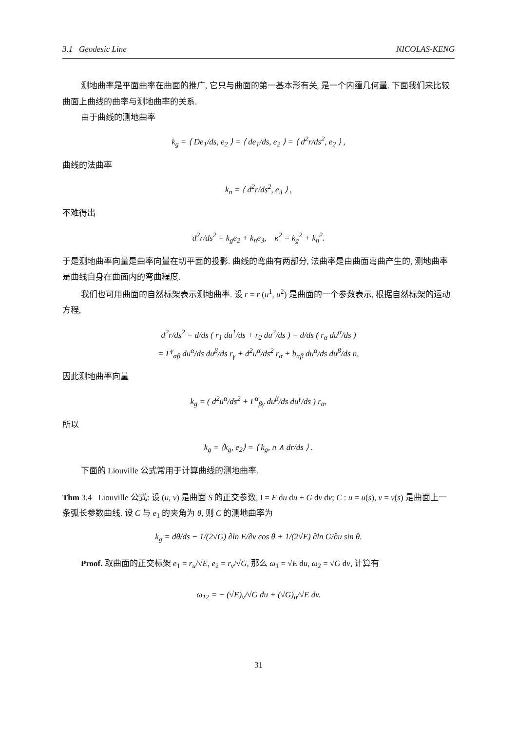3.1 Geodesic Line NICOLAS-KENG
测地曲率是平面曲率在曲面的推广, 它只与曲面的第一基本形有关, 是一个内蕴几何量. 下面我们来比较曲面上曲线的曲率与测地曲率的关系.
由于曲线的测地曲率
k<sub>g</sub> = ⟨ De<sub>1</sub>/ds, e<sub>2</sub> ⟩ = ⟨ de<sub>1</sub>/ds, e<sub>2</sub> ⟩ = ⟨ d<sup>2</sup>r/ds<sup>2</sup>, e<sub>2</sub> ⟩ ,
曲线的法曲率
k<sub>n</sub> = ⟨ d<sup>2</sup>r/ds<sup>2</sup>, e<sub>3</sub> ⟩ ,
不难得出
d<sup>2</sup>r/ds<sup>2</sup> = k<sub>g</sub>e<sub>2</sub> + k<sub>n</sub>e<sub>3</sub>, κ<sup>2</sup> = k<sub>g</sub><sup>2</sup> + k<sub>n</sub><sup>2</sup>.
于是测地曲率向量是曲率向量在切平面的投影. 曲线的弯曲有两部分, 法曲率是由曲面弯曲产生的, 测地曲率是曲线自身在曲面内的弯曲程度.
我们也可用曲面的自然标架表示测地曲率. 设 r = r (u<sup>1</sup>, u<sup>2</sup>) 是曲面的一个参数表示, 根据自然标架的运动方程,
d<sup>2</sup>r/ds<sup>2</sup> = d/ds ( r<sub>1</sub> du<sup>1</sup>/ds + r<sub>2</sub> du<sup>2</sup>/ds ) = d/ds ( r<sub>α</sub> du<sup>α</sup>/ds )
= Γ<sup>γ</sup><sub>αβ</sub> du<sup>α</sup>/ds du<sup>β</sup>/ds r<sub>γ</sub> + d<sup>2</sup>u<sup>α</sup>/ds<sup>2</sup> r<sub>α</sub> + b<sub>αβ</sub> du<sup>α</sup>/ds du<sup>β</sup>/ds n,
因此测地曲率向量
k<sub>g</sub> = ( d<sup>2</sup>u<sup>α</sup>/ds<sup>2</sup> + Γ<sup>α</sup><sub>βγ</sub> du<sup>β</sup>/ds du<sup>γ</sup>/ds ) r<sub>α</sub>,
所以
k<sub>g</sub> = ⟨k<sub>g</sub>, e<sub>2</sub>⟩ = ⟨ k<sub>g</sub>, n ∧ dr/ds ⟩ .
下面的 Liouville 公式常用于计算曲线的测地曲率.
Thm 3.4 Liouville 公式: 设 (u, v) 是曲面 S 的正交参数, I = E du du + G dv dv; C : u = u(s), v = v(s) 是曲面上一条弧长参数曲线. 设 C 与 e<sub>1</sub> 的夹角为 θ, 则 C 的测地曲率为
k<sub>g</sub> = dθ/ds − 1/(2√G) ∂ln E/∂v cos θ + 1/(2√E) ∂ln G/∂u sin θ.
Proof. 取曲面的正交标架 e<sub>1</sub> = r<sub>u</sub>/√E, e<sub>2</sub> = r<sub>v</sub>/√G, 那么 ω<sub>1</sub> = √E du, ω<sub>2</sub> = √G dv, 计算有
ω<sub>12</sub> = − (√E)<sub>v</sub>/√G du + (√G)<sub>u</sub>/√E dv.
31